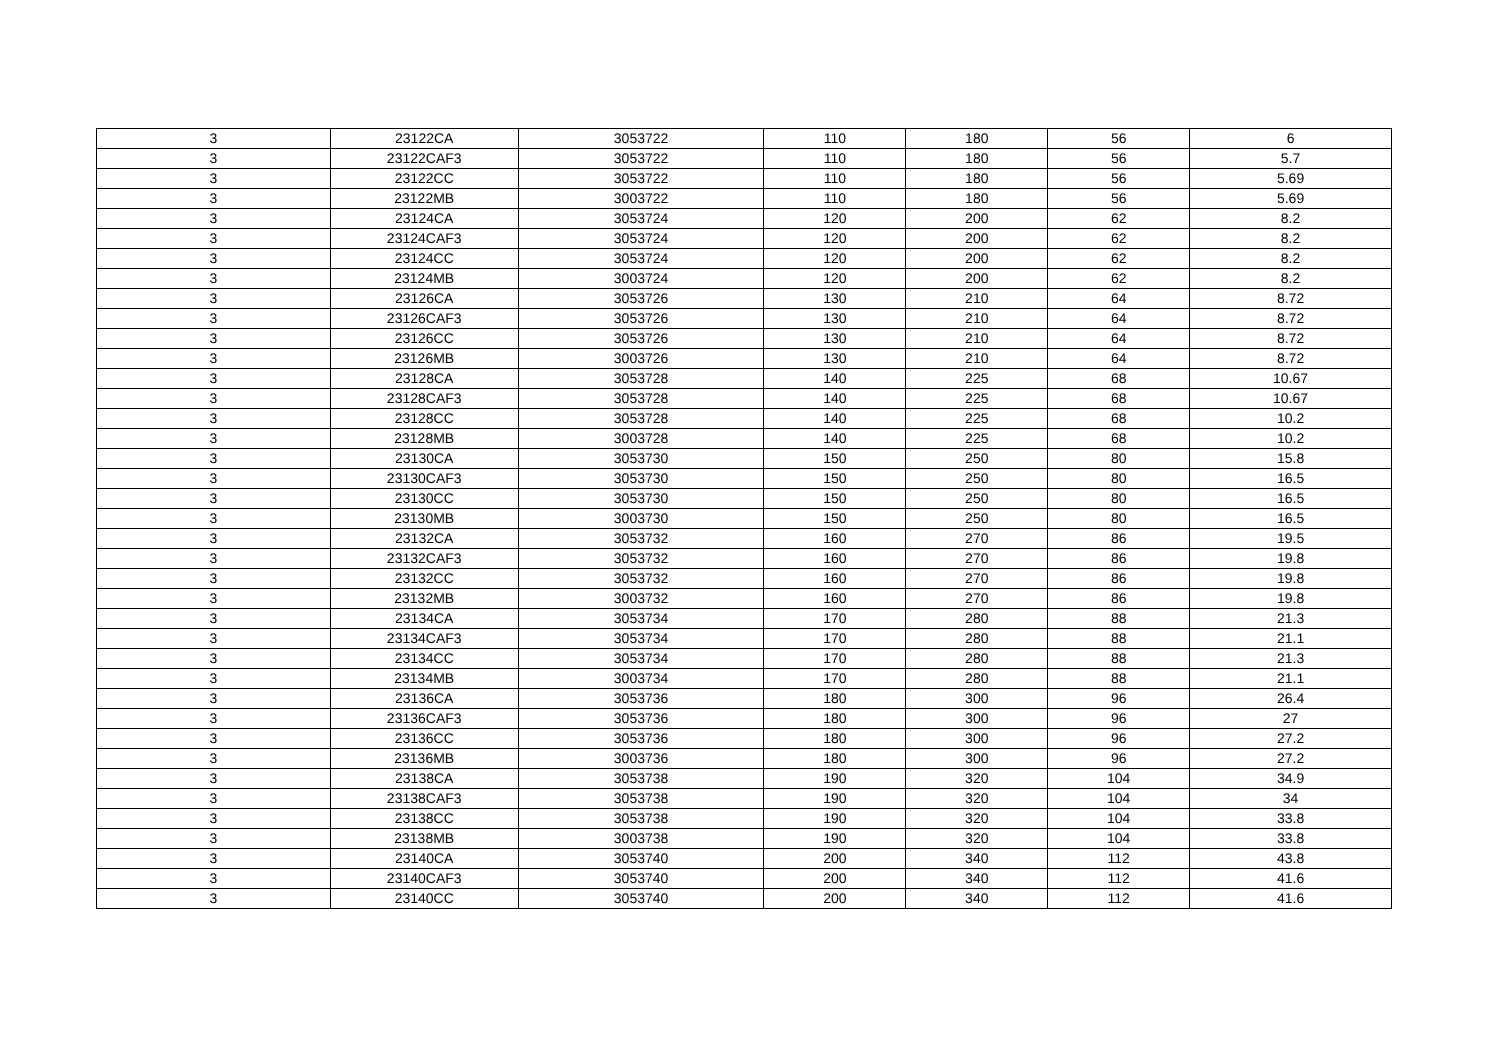| 3 | 23122CA | 3053722 | 110 | 180 | 56 | 6 |
| 3 | 23122CAF3 | 3053722 | 110 | 180 | 56 | 5.7 |
| 3 | 23122CC | 3053722 | 110 | 180 | 56 | 5.69 |
| 3 | 23122MB | 3003722 | 110 | 180 | 56 | 5.69 |
| 3 | 23124CA | 3053724 | 120 | 200 | 62 | 8.2 |
| 3 | 23124CAF3 | 3053724 | 120 | 200 | 62 | 8.2 |
| 3 | 23124CC | 3053724 | 120 | 200 | 62 | 8.2 |
| 3 | 23124MB | 3003724 | 120 | 200 | 62 | 8.2 |
| 3 | 23126CA | 3053726 | 130 | 210 | 64 | 8.72 |
| 3 | 23126CAF3 | 3053726 | 130 | 210 | 64 | 8.72 |
| 3 | 23126CC | 3053726 | 130 | 210 | 64 | 8.72 |
| 3 | 23126MB | 3003726 | 130 | 210 | 64 | 8.72 |
| 3 | 23128CA | 3053728 | 140 | 225 | 68 | 10.67 |
| 3 | 23128CAF3 | 3053728 | 140 | 225 | 68 | 10.67 |
| 3 | 23128CC | 3053728 | 140 | 225 | 68 | 10.2 |
| 3 | 23128MB | 3003728 | 140 | 225 | 68 | 10.2 |
| 3 | 23130CA | 3053730 | 150 | 250 | 80 | 15.8 |
| 3 | 23130CAF3 | 3053730 | 150 | 250 | 80 | 16.5 |
| 3 | 23130CC | 3053730 | 150 | 250 | 80 | 16.5 |
| 3 | 23130MB | 3003730 | 150 | 250 | 80 | 16.5 |
| 3 | 23132CA | 3053732 | 160 | 270 | 86 | 19.5 |
| 3 | 23132CAF3 | 3053732 | 160 | 270 | 86 | 19.8 |
| 3 | 23132CC | 3053732 | 160 | 270 | 86 | 19.8 |
| 3 | 23132MB | 3003732 | 160 | 270 | 86 | 19.8 |
| 3 | 23134CA | 3053734 | 170 | 280 | 88 | 21.3 |
| 3 | 23134CAF3 | 3053734 | 170 | 280 | 88 | 21.1 |
| 3 | 23134CC | 3053734 | 170 | 280 | 88 | 21.3 |
| 3 | 23134MB | 3003734 | 170 | 280 | 88 | 21.1 |
| 3 | 23136CA | 3053736 | 180 | 300 | 96 | 26.4 |
| 3 | 23136CAF3 | 3053736 | 180 | 300 | 96 | 27 |
| 3 | 23136CC | 3053736 | 180 | 300 | 96 | 27.2 |
| 3 | 23136MB | 3003736 | 180 | 300 | 96 | 27.2 |
| 3 | 23138CA | 3053738 | 190 | 320 | 104 | 34.9 |
| 3 | 23138CAF3 | 3053738 | 190 | 320 | 104 | 34 |
| 3 | 23138CC | 3053738 | 190 | 320 | 104 | 33.8 |
| 3 | 23138MB | 3003738 | 190 | 320 | 104 | 33.8 |
| 3 | 23140CA | 3053740 | 200 | 340 | 112 | 43.8 |
| 3 | 23140CAF3 | 3053740 | 200 | 340 | 112 | 41.6 |
| 3 | 23140CC | 3053740 | 200 | 340 | 112 | 41.6 |